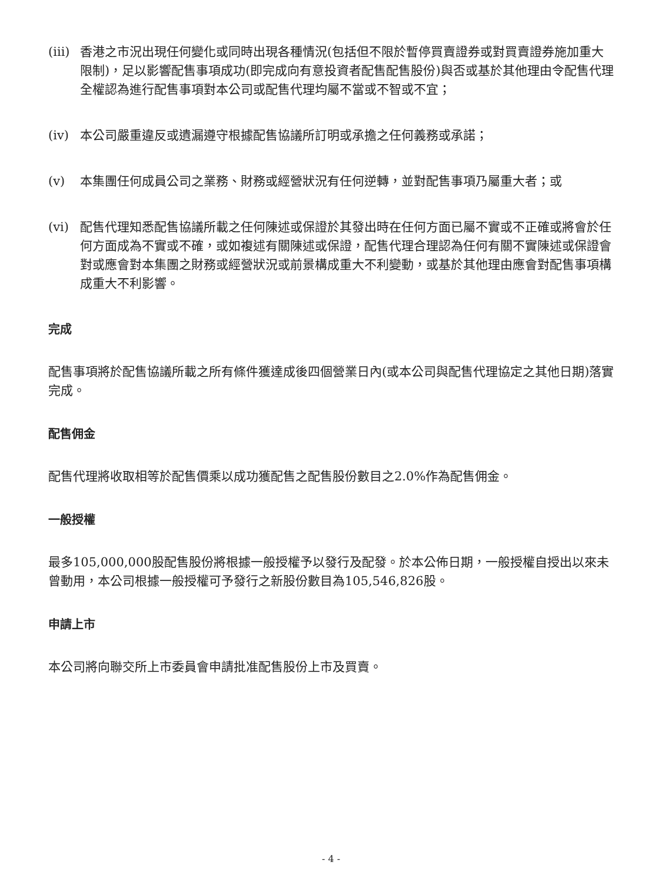(iii)
香港之市況出現任何變化或同時出現各種情況(包括但不限於暫停買賣證券或對買賣證券施加重大限制)，足以影響配售事項成功(即完成向有意投資者配售配售股份)與否或基於其他理由令配售代理全權認為進行配售事項對本公司或配售代理均屬不當或不智或不宜；
(iv) 本公司嚴重違反或遺漏遵守根據配售協議所訂明或承擔之任何義務或承諾；
(v) 本集團任何成員公司之業務、財務或經營狀況有任何逆轉，並對配售事項乃屬重大者；或
(vi) 配售代理知悉配售協議所載之任何陳述或保證於其發出時在任何方面已屬不實或不正確或將會於任何方面成為不實或不確，或如複述有關陳述或保證，配售代理合理認為任何有關不實陳述或保證會對或應會對本集團之財務或經營狀況或前景構成重大不利變動，或基於其他理由應會對配售事項構成重大不利影響。
完成
配售事項將於配售協議所載之所有條件獲達成後四個營業日內(或本公司與配售代理協定之其他日期)落實完成。
配售佣金
配售代理將收取相等於配售價乘以成功獲配售之配售股份數目之2.0%作為配售佣金。
一般授權
最多105,000,000股配售股份將根據一般授權予以發行及配發。於本公佈日期，一般授權自授出以來未曾動用，本公司根據一般授權可予發行之新股份數目為105,546,826股。
申請上市
本公司將向聯交所上市委員會申請批准配售股份上市及買賣。
- 4 -